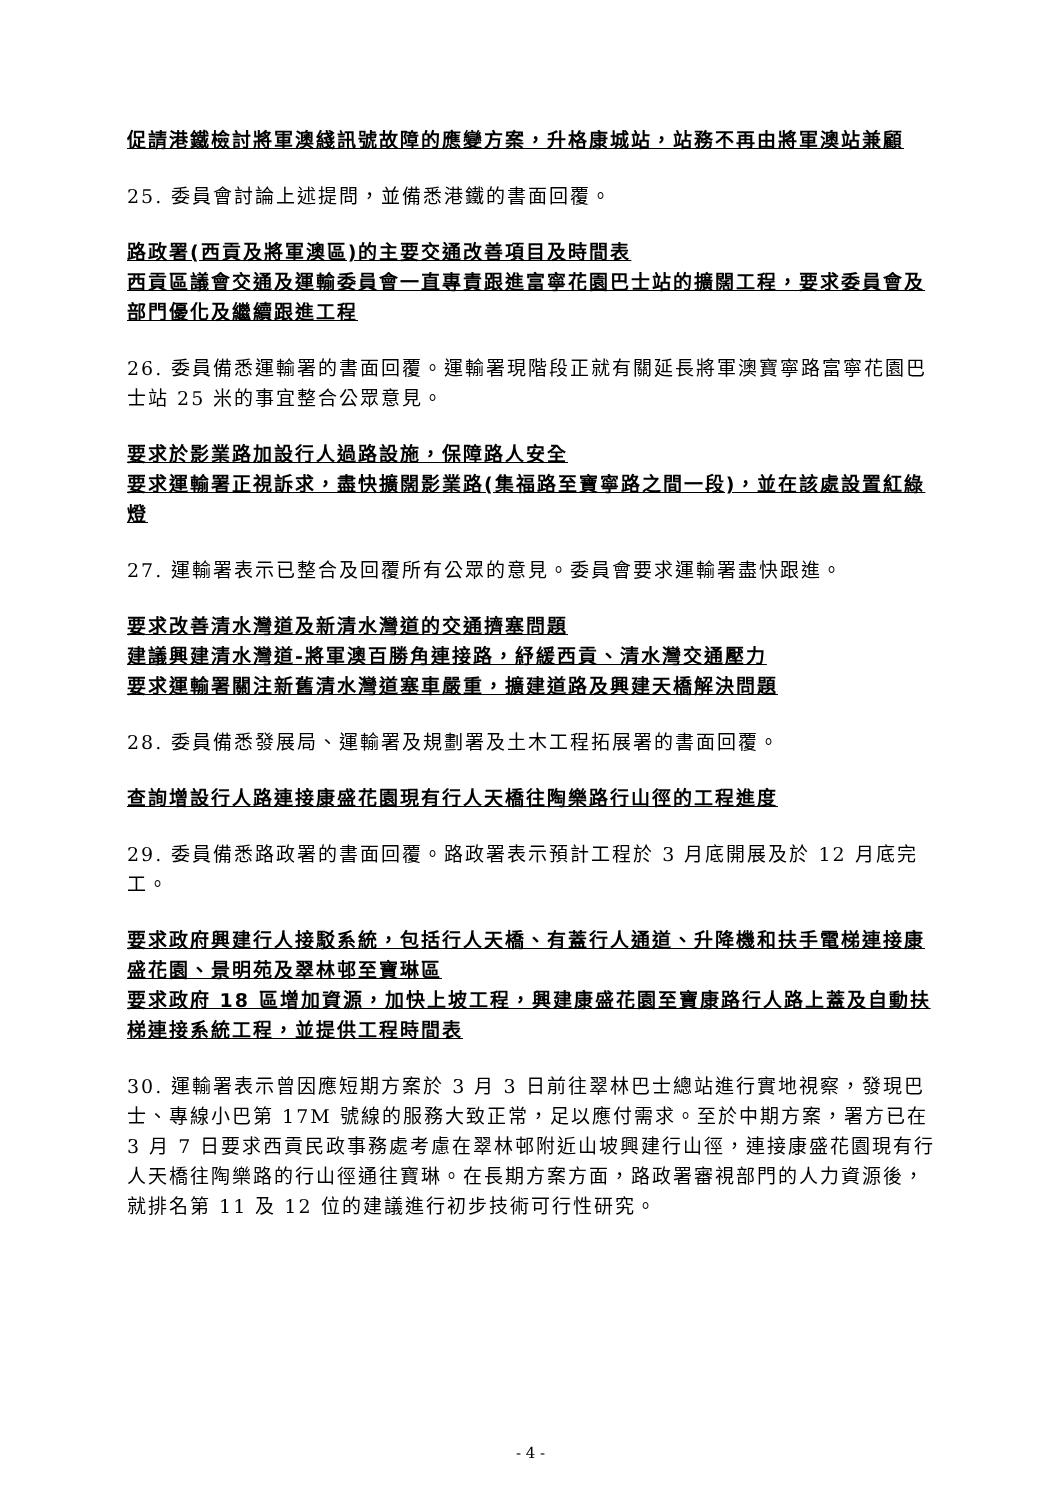促請港鐵檢討將軍澳綫訊號故障的應變方案，升格康城站，站務不再由將軍澳站兼顧
25. 委員會討論上述提問，並備悉港鐵的書面回覆。
路政署(西貢及將軍澳區)的主要交通改善項目及時間表
西貢區議會交通及運輸委員會一直專責跟進富寧花園巴士站的擴闊工程，要求委員會及部門優化及繼續跟進工程
26. 委員備悉運輸署的書面回覆。運輸署現階段正就有關延長將軍澳寶寧路富寧花園巴士站 25 米的事宜整合公眾意見。
要求於影業路加設行人過路設施，保障路人安全
要求運輸署正視訴求，盡快擴闊影業路(集福路至寶寧路之間一段)，並在該處設置紅綠燈
27. 運輸署表示已整合及回覆所有公眾的意見。委員會要求運輸署盡快跟進。
要求改善清水灣道及新清水灣道的交通擠塞問題
建議興建清水灣道-將軍澳百勝角連接路，紓緩西貢、清水灣交通壓力
要求運輸署關注新舊清水灣道塞車嚴重，擴建道路及興建天橋解決問題
28. 委員備悉發展局、運輸署及規劃署及土木工程拓展署的書面回覆。
查詢增設行人路連接康盛花園現有行人天橋往陶樂路行山徑的工程進度
29. 委員備悉路政署的書面回覆。路政署表示預計工程於 3 月底開展及於 12 月底完工。
要求政府興建行人接駁系統，包括行人天橋、有蓋行人通道、升降機和扶手電梯連接康盛花園、景明苑及翠林邨至寶琳區
要求政府 18 區增加資源，加快上坡工程，興建康盛花園至寶康路行人路上蓋及自動扶梯連接系統工程，並提供工程時間表
30. 運輸署表示曾因應短期方案於 3 月 3 日前往翠林巴士總站進行實地視察，發現巴士、專線小巴第 17M 號線的服務大致正常，足以應付需求。至於中期方案，署方已在 3 月 7 日要求西貢民政事務處考慮在翠林邨附近山坡興建行山徑，連接康盛花園現有行人天橋往陶樂路的行山徑通往寶琳。在長期方案方面，路政署審視部門的人力資源後，就排名第 11 及 12 位的建議進行初步技術可行性研究。
- 4 -